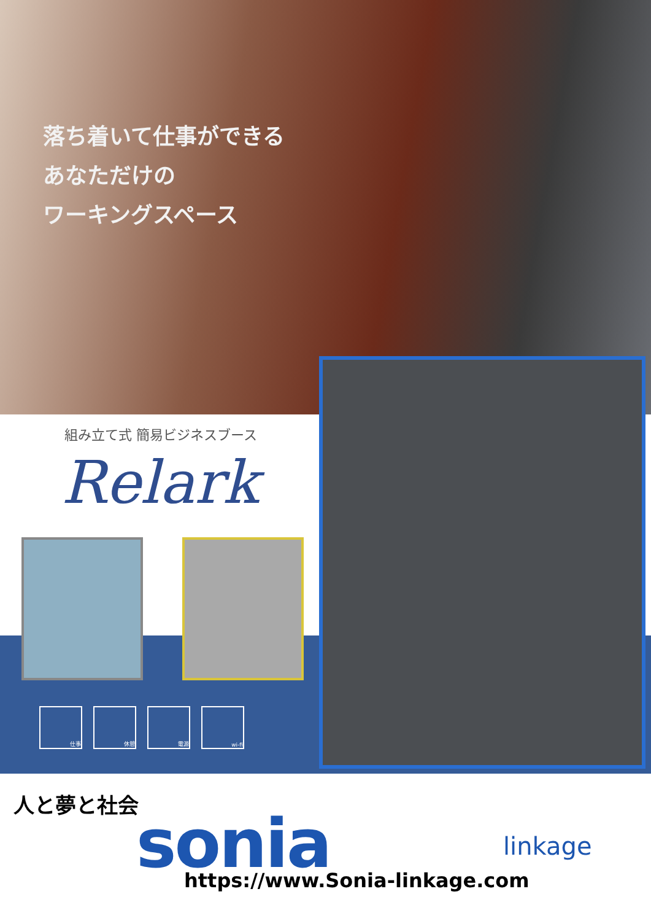落ち着いて仕事ができる
あなただけの
ワーキングスペース
組み立て式 簡易ビジネスブース
Relark
仕事 休憩 電源 wi-fi
人と夢と社会
sonia linkage
https://www.Sonia-linkage.com